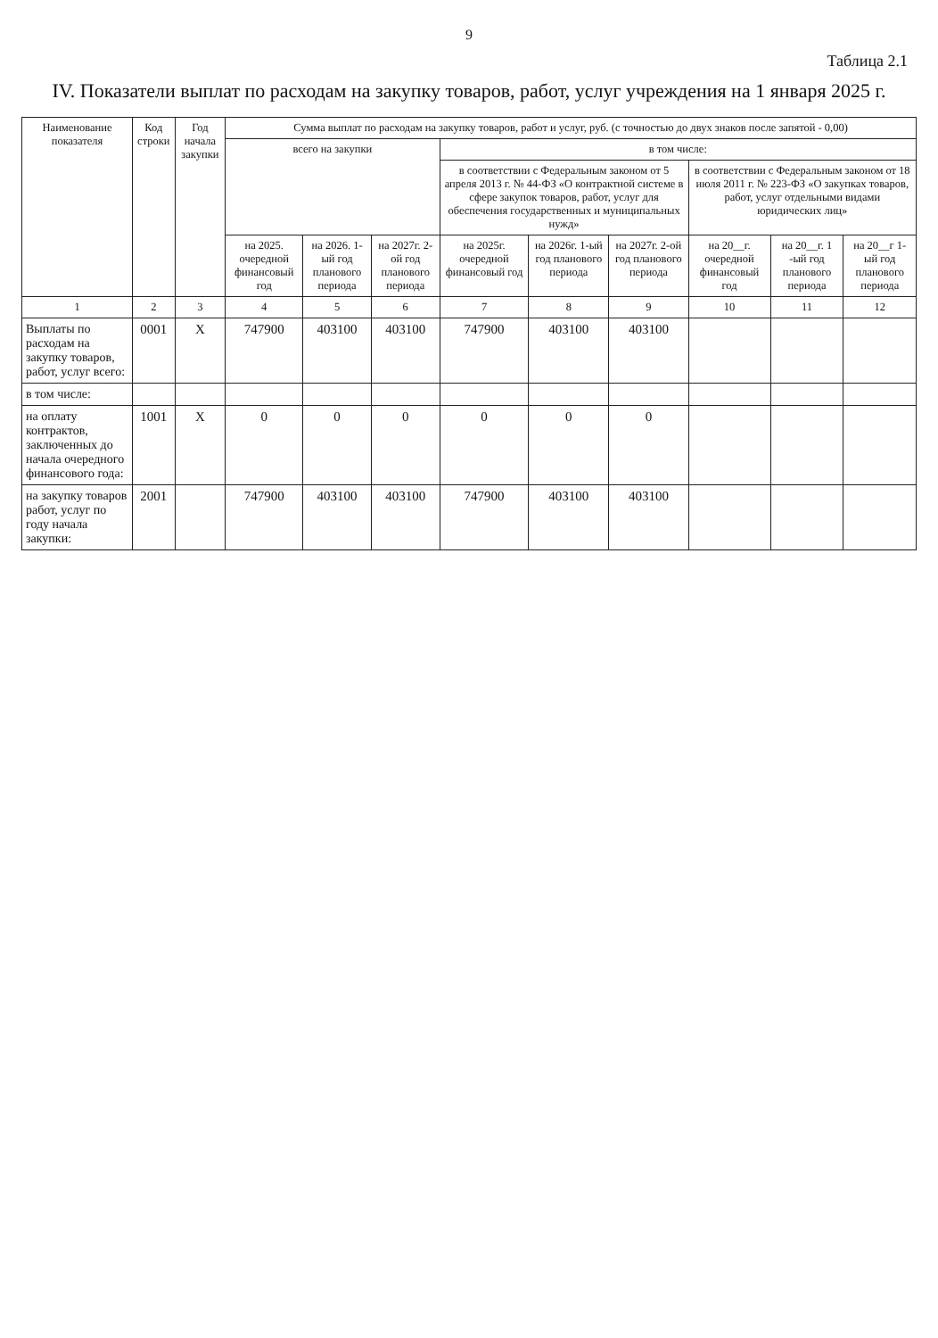9
Таблица 2.1
IV. Показатели выплат по расходам на закупку товаров, работ, услуг учреждения на 1 января 2025 г.
| Наименование показателя | Код строки | Год начала закупки | Сумма выплат по расходам на закупку товаров, работ и услуг, руб. (с точностью до двух знаков после запятой - 0,00) | | | | | | | | |
| --- | --- | --- | --- | --- | --- | --- | --- | --- | --- | --- | --- |
| | | | всего на закупки | | | в том числе: | | | | | |
| | | | | | | в соответствии с Федеральным законом от 5 апреля 2013 г. № 44-ФЗ «О контрактной системе в сфере закупок товаров, работ, услуг для обеспечения государственных и муниципальных нужд» | | | в соответствии с Федеральным законом от 18 июля 2011 г. № 223-ФЗ «О закупках товаров, работ, услуг отдельными видами юридических лиц» | | |
| | | | на 2025. очередной финансовый год | на 2026. 1-ый год планового периода | на 2027г. 2-ой год планового периода | на 2025г. очередной финансовый год | на 2026г. 1-ый год планового периода | на 2027г. 2-ой год планового периода | на 20__г. очередной финансовый год | на 20__г. 1 -ый год планового периода | на 20__г 1-ый год планового периода |
| 1 | 2 | 3 | 4 | 5 | 6 | 7 | 8 | 9 | 10 | 11 | 12 |
| Выплаты по расходам на закупку товаров, работ, услуг всего: | 0001 | X | 747900 | 403100 | 403100 | 747900 | 403100 | 403100 | | | |
| в том числе: | | | | | | | | | | | |
| на оплату контрактов, заключенных до начала очередного финансового года: | 1001 | X | 0 | 0 | 0 | 0 | 0 | 0 | | | |
| на закупку товаров работ, услуг по году начала закупки: | 2001 | | 747900 | 403100 | 403100 | 747900 | 403100 | 403100 | | | |